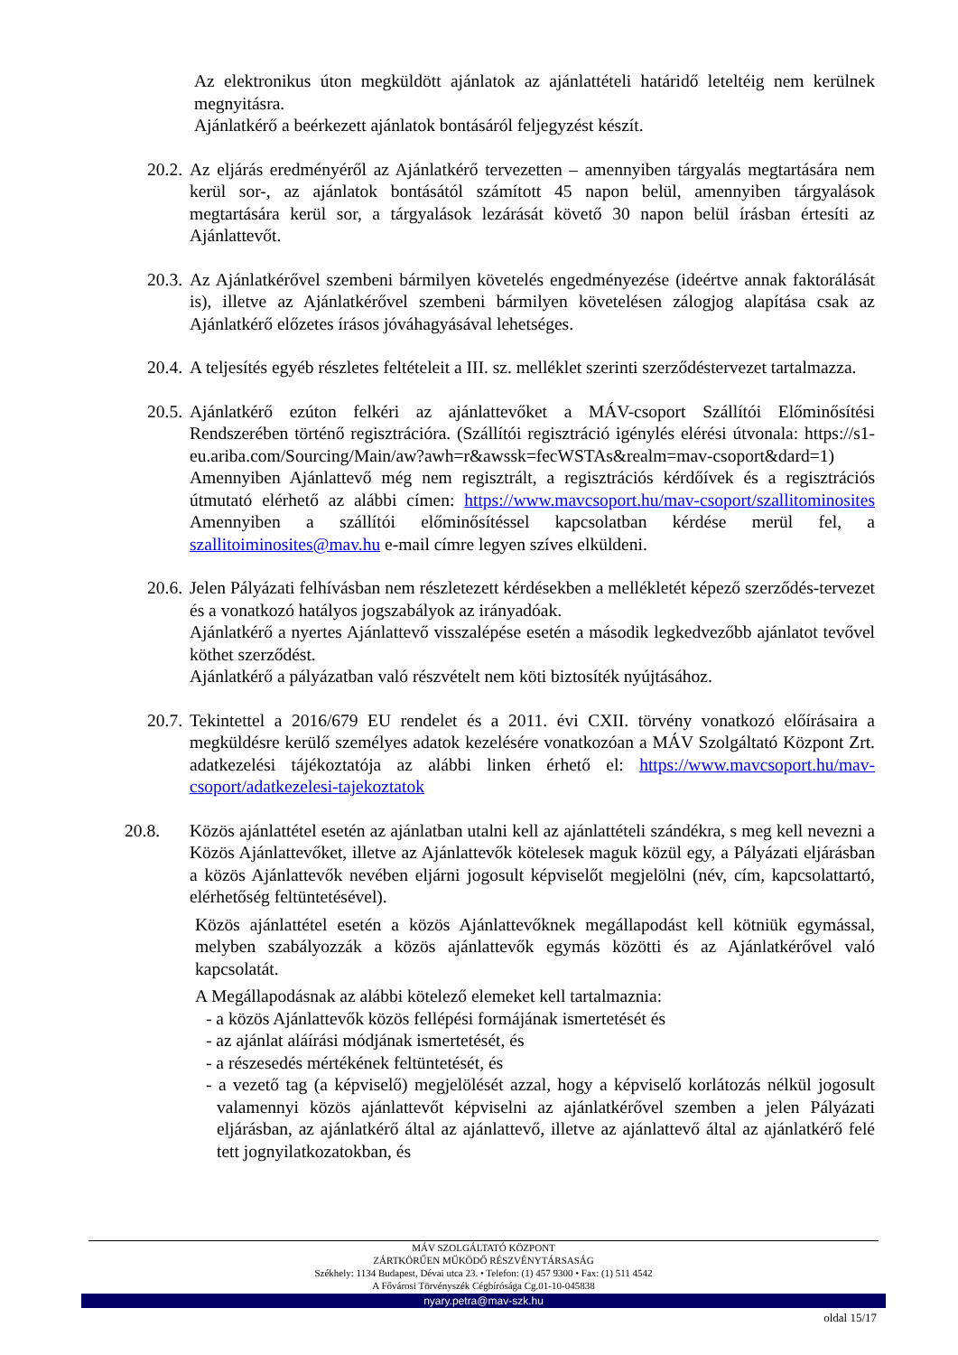Az elektronikus úton megküldött ajánlatok az ajánlattételi határidő leteltéig nem kerülnek megnyitásra.
Ajánlatkérő a beérkezett ajánlatok bontásáról feljegyzést készít.
20.2.
Az eljárás eredményéről az Ajánlatkérő tervezetten – amennyiben tárgyalás megtartására nem kerül sor-, az ajánlatok bontásától számított 45 napon belül, amennyiben tárgyalások megtartására kerül sor, a tárgyalások lezárását követő 30 napon belül írásban értesíti az Ajánlattevőt.
20.3.
Az Ajánlatkérővel szembeni bármilyen követelés engedményezése (ideértve annak faktorálását is), illetve az Ajánlatkérővel szembeni bármilyen követelésen zálogjog alapítása csak az Ajánlatkérő előzetes írásos jóváhagyásával lehetséges.
20.4.
A teljesítés egyéb részletes feltételeit a III. sz. melléklet szerinti szerződéstervezet tartalmazza.
20.5.
Ajánlatkérő ezúton felkéri az ajánlattevőket a MÁV-csoport Szállítói Előminősítési Rendszerében történő regisztrációra. (Szállítói regisztráció igénylés elérési útvonala: https://s1-eu.ariba.com/Sourcing/Main/aw?awh=r&awssk=fecWSTAs&realm=mav-csoport&dard=1)
Amennyiben Ajánlattevő még nem regisztrált, a regisztrációs kérdőívek és a regisztrációs útmutató elérhető az alábbi címen: https://www.mavcsoport.hu/mav-csoport/szallitominosites Amennyiben a szállítói előminősítéssel kapcsolatban kérdése merül fel, a szallitoiminosites@mav.hu e-mail címre legyen szíves elküldeni.
20.6.
Jelen Pályázati felhívásban nem részletezett kérdésekben a mellékletét képező szerződés-tervezet és a vonatkozó hatályos jogszabályok az irányadóak.
Ajánlatkérő a nyertes Ajánlattevő visszalépése esetén a második legkedvezőbb ajánlatot tevővel köthet szerződést.
Ajánlatkérő a pályázatban való részvételt nem köti biztosíték nyújtásához.
20.7.
Tekintettel a 2016/679 EU rendelet és a 2011. évi CXII. törvény vonatkozó előírásaira a megküldésre kerülő személyes adatok kezelésére vonatkozóan a MÁV Szolgáltató Központ Zrt. adatkezelési tájékoztatója az alábbi linken érhető el: https://www.mavcsoport.hu/mav-csoport/adatkezelesi-tajekoztatok
20.8. Közös ajánlattétel esetén az ajánlatban utalni kell az ajánlattételi szándékra, s meg kell nevezni a Közös Ajánlattevőket, illetve az Ajánlattevők kötelesek maguk közül egy, a Pályázati eljárásban a közös Ajánlattevők nevében eljárni jogosult képviselőt megjelölni (név, cím, kapcsolattartó, elérhetőség feltüntetésével).
Közös ajánlattétel esetén a közös Ajánlattevőknek megállapodást kell kötniük egymással, melyben szabályozzák a közös ajánlattevők egymás közötti és az Ajánlatkérővel való kapcsolatát.
A Megállapodásnak az alábbi kötelező elemeket kell tartalmaznia:
- a közös Ajánlattevők közös fellépési formájának ismertetését és
- az ajánlat aláírási módjának ismertetését, és
- a részesedés mértékének feltüntetését, és
- a vezető tag (a képviselő) megjelölését azzal, hogy a képviselő korlátozás nélkül jogosult valamennyi közös ajánlattevőt képviselni az ajánlatkérővel szemben a jelen Pályázati eljárásban, az ajánlatkérő által az ajánlattevő, illetve az ajánlattevő által az ajánlatkérő felé tett jognyilatkozatokban, és
MÁV SZOLGÁLTATÓ KÖZPONT
ZÁRTKÖRŰEN MŰKÖDŐ RÉSZVÉNYTÁRSASÁG
Székhely: 1134 Budapest, Dévai utca 23. • Telefon: (1) 457 9300 • Fax: (1) 511 4542
A Fővárosi Törvényszék Cégbírósága Cg.01-10-045838
nyary.petra@mav-szk.hu
oldal 15/17